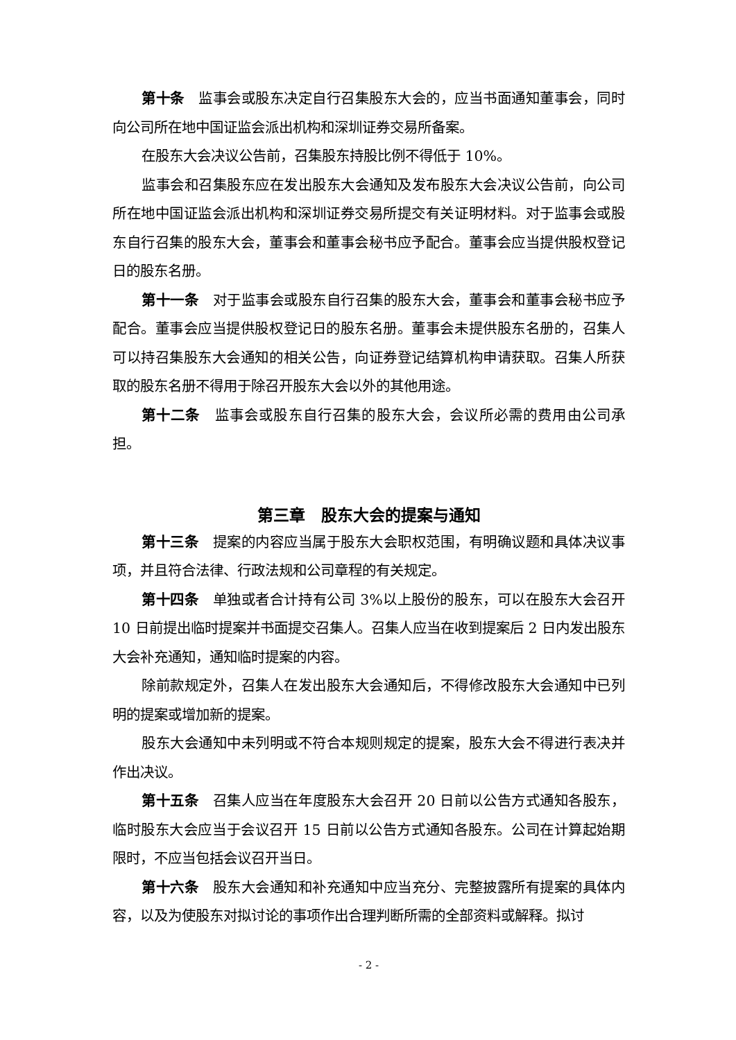第十条　监事会或股东决定自行召集股东大会的，应当书面通知董事会，同时向公司所在地中国证监会派出机构和深圳证券交易所备案。
在股东大会决议公告前，召集股东持股比例不得低于 10%。
监事会和召集股东应在发出股东大会通知及发布股东大会决议公告前，向公司所在地中国证监会派出机构和深圳证券交易所提交有关证明材料。对于监事会或股东自行召集的股东大会，董事会和董事会秘书应予配合。董事会应当提供股权登记日的股东名册。
第十一条　对于监事会或股东自行召集的股东大会，董事会和董事会秘书应予配合。董事会应当提供股权登记日的股东名册。董事会未提供股东名册的，召集人可以持召集股东大会通知的相关公告，向证券登记结算机构申请获取。召集人所获取的股东名册不得用于除召开股东大会以外的其他用途。
第十二条　监事会或股东自行召集的股东大会，会议所必需的费用由公司承担。
第三章　股东大会的提案与通知
第十三条　提案的内容应当属于股东大会职权范围，有明确议题和具体决议事项，并且符合法律、行政法规和公司章程的有关规定。
第十四条　单独或者合计持有公司 3%以上股份的股东，可以在股东大会召开 10 日前提出临时提案并书面提交召集人。召集人应当在收到提案后 2 日内发出股东大会补充通知，通知临时提案的内容。
除前款规定外，召集人在发出股东大会通知后，不得修改股东大会通知中已列明的提案或增加新的提案。
股东大会通知中未列明或不符合本规则规定的提案，股东大会不得进行表决并作出决议。
第十五条　召集人应当在年度股东大会召开 20 日前以公告方式通知各股东，临时股东大会应当于会议召开 15 日前以公告方式通知各股东。公司在计算起始期限时，不应当包括会议召开当日。
第十六条　股东大会通知和补充通知中应当充分、完整披露所有提案的具体内容，以及为使股东对拟讨论的事项作出合理判断所需的全部资料或解释。拟讨
- 2 -